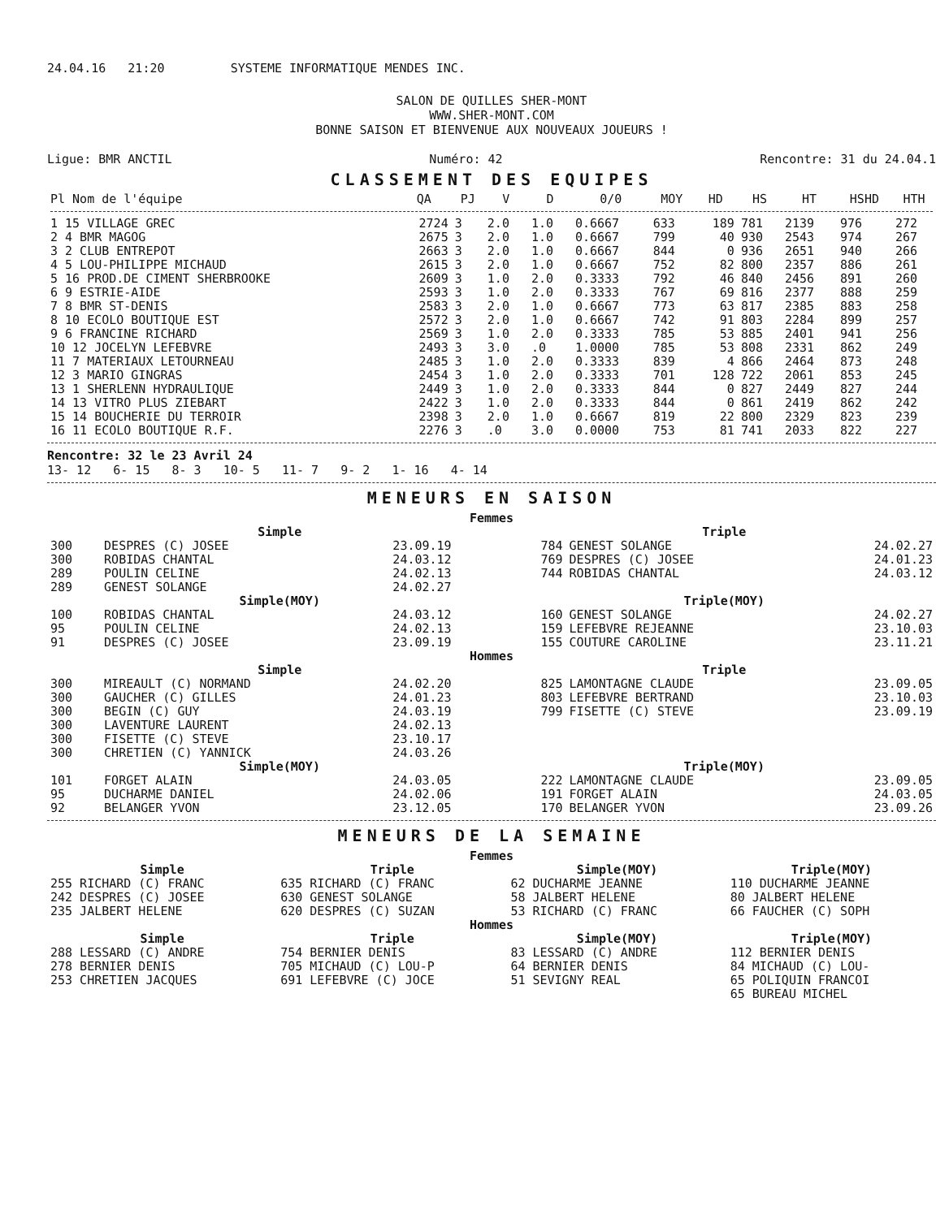24.04.16 21:20 SYSTEME INFORMATIQUE MENDES INC.
SALON DE QUILLES SHER-MONT
WWW.SHER-MONT.COM
BONNE SAISON ET BIENVENUE AUX NOUVEAUX JOUEURS !
Ligue: BMR ANCTIL Numéro: 42 Rencontre: 31 du 24.04.1
CLASSEMENT DES EQUIPES
| Pl Nom de l'équipe | QA | PJ | V | D | 0/0 | MOY | HD | HS | HT | HSHD | HTH |
| --- | --- | --- | --- | --- | --- | --- | --- | --- | --- | --- | --- |
| 1 15 VILLAGE GREC | 2724 | 3 | 2.0 | 1.0 | 0.6667 | 633 | 189 | 781 | 2139 | 976 | 272 |
| 2 4 BMR MAGOG | 2675 | 3 | 2.0 | 1.0 | 0.6667 | 799 | 40 | 930 | 2543 | 974 | 267 |
| 3 2 CLUB ENTREPOT | 2663 | 3 | 2.0 | 1.0 | 0.6667 | 844 | 0 | 936 | 2651 | 940 | 266 |
| 4 5 LOU-PHILIPPE MICHAUD | 2615 | 3 | 2.0 | 1.0 | 0.6667 | 752 | 82 | 800 | 2357 | 886 | 261 |
| 5 16 PROD.DE CIMENT SHERBROOKE | 2609 | 3 | 1.0 | 2.0 | 0.3333 | 792 | 46 | 840 | 2456 | 891 | 260 |
| 6 9 ESTRIE-AIDE | 2593 | 3 | 1.0 | 2.0 | 0.3333 | 767 | 69 | 816 | 2377 | 888 | 259 |
| 7 8 BMR ST-DENIS | 2583 | 3 | 2.0 | 1.0 | 0.6667 | 773 | 63 | 817 | 2385 | 883 | 258 |
| 8 10 ECOLO BOUTIQUE EST | 2572 | 3 | 2.0 | 1.0 | 0.6667 | 742 | 91 | 803 | 2284 | 899 | 257 |
| 9 6 FRANCINE RICHARD | 2569 | 3 | 1.0 | 2.0 | 0.3333 | 785 | 53 | 885 | 2401 | 941 | 256 |
| 10 12 JOCELYN LEFEBVRE | 2493 | 3 | 3.0 | .0 | 1.0000 | 785 | 53 | 808 | 2331 | 862 | 249 |
| 11 7 MATERIAUX LETOURNEAU | 2485 | 3 | 1.0 | 2.0 | 0.3333 | 839 | 4 | 866 | 2464 | 873 | 248 |
| 12 3 MARIO GINGRAS | 2454 | 3 | 1.0 | 2.0 | 0.3333 | 701 | 128 | 722 | 2061 | 853 | 245 |
| 13 1 SHERLENN HYDRAULIQUE | 2449 | 3 | 1.0 | 2.0 | 0.3333 | 844 | 0 | 827 | 2449 | 827 | 244 |
| 14 13 VITRO PLUS ZIEBART | 2422 | 3 | 1.0 | 2.0 | 0.3333 | 844 | 0 | 861 | 2419 | 862 | 242 |
| 15 14 BOUCHERIE DU TERROIR | 2398 | 3 | 2.0 | 1.0 | 0.6667 | 819 | 22 | 800 | 2329 | 823 | 239 |
| 16 11 ECOLO BOUTIQUE R.F. | 2276 | 3 | .0 | 3.0 | 0.0000 | 753 | 81 | 741 | 2033 | 822 | 227 |
Rencontre: 32 le 23 Avril 24
13- 12 6- 15 8- 3 10- 5 11- 7 9- 2 1- 16 4- 14
MENEURS EN SAISON
Femmes
| Simple | | | Triple | | |
| 300 | DESPRES (C) JOSEE | 23.09.19 | 784 | GENEST SOLANGE | 24.02.27 |
| 300 | ROBIDAS CHANTAL | 24.03.12 | 769 | DESPRES (C) JOSEE | 24.01.23 |
| 289 | POULIN CELINE | 24.02.13 | 744 | ROBIDAS CHANTAL | 24.03.12 |
| 289 | GENEST SOLANGE | 24.02.27 | | | |
| Simple(MOY) | | | Triple(MOY) | | |
| 100 | ROBIDAS CHANTAL | 24.03.12 | 160 | GENEST SOLANGE | 24.02.27 |
| 95 | POULIN CELINE | 24.02.13 | 159 | LEFEBVRE REJEANNE | 23.10.03 |
| 91 | DESPRES (C) JOSEE | 23.09.19 | 155 | COUTURE CAROLINE | 23.11.21 |
| Hommes | | | | | |
| Simple | | | Triple | | |
| 300 | MIREAULT (C) NORMAND | 24.02.20 | 825 | LAMONTAGNE CLAUDE | 23.09.05 |
| 300 | GAUCHER (C) GILLES | 24.01.23 | 803 | LEFEBVRE BERTRAND | 23.10.03 |
| 300 | BEGIN (C) GUY | 24.03.19 | 799 | FISETTE (C) STEVE | 23.09.19 |
| 300 | LAVENTURE LAURENT | 24.02.13 | | | |
| 300 | FISETTE (C) STEVE | 23.10.17 | | | |
| 300 | CHRETIEN (C) YANNICK | 24.03.26 | | | |
| Simple(MOY) | | | Triple(MOY) | | |
| 101 | FORGET ALAIN | 24.03.05 | 222 | LAMONTAGNE CLAUDE | 23.09.05 |
| 95 | DUCHARME DANIEL | 24.02.06 | 191 | FORGET ALAIN | 24.03.05 |
| 92 | BELANGER YVON | 23.12.05 | 170 | BELANGER YVON | 23.09.26 |
MENEURS DE LA SEMAINE
Femmes
| Simple | Triple | Simple(MOY) | Triple(MOY) |
| --- | --- | --- | --- |
| 255 RICHARD (C) FRANC | 635 RICHARD (C) FRANC | 62 DUCHARME JEANNE | 110 DUCHARME JEANNE |
| 242 DESPRES (C) JOSEE | 630 GENEST SOLANGE | 58 JALBERT HELENE | 80 JALBERT HELENE |
| 235 JALBERT HELENE | 620 DESPRES (C) SUZAN | 53 RICHARD (C) FRANC | 66 FAUCHER (C) SOPH |
| Hommes | | | |
| Simple | Triple | Simple(MOY) | Triple(MOY) |
| 288 LESSARD (C) ANDRE | 754 BERNIER DENIS | 83 LESSARD (C) ANDRE | 112 BERNIER DENIS |
| 278 BERNIER DENIS | 705 MICHAUD (C) LOU-P | 64 BERNIER DENIS | 84 MICHAUD (C) LOU- |
| 253 CHRETIEN JACQUES | 691 LEFEBVRE (C) JOCE | 51 SEVIGNY REAL | 65 POLIQUIN FRANCOI |
| | | | 65 BUREAU MICHEL |